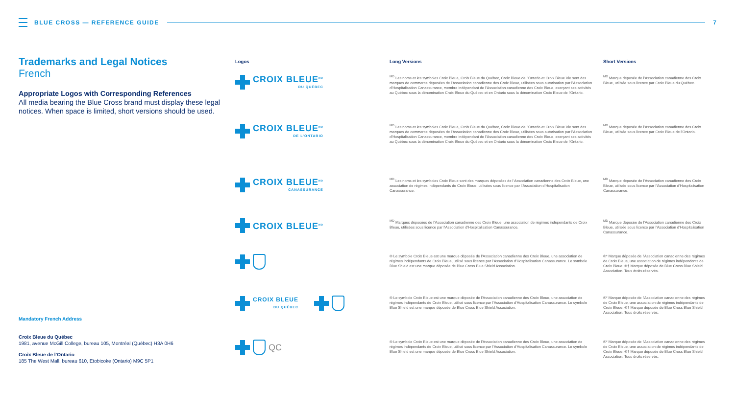BLUE CROSS — REFERENCE GUIDE 7
Trademarks and Legal Notices
French
Appropriate Logos with Corresponding References
All media bearing the Blue Cross brand must display these legal notices. When space is limited, short versions should be used.
Mandatory French Address
Croix Bleue du Québec
1981, avenue McGill College, bureau 105, Montréal (Québec) H3A 0H6
Croix Bleue de l’Ontario
185 The West Mall, bureau 610, Etobicoke (Ontario) M9C 5P1
| Logos | Long Versions | Short Versions |
| --- | --- | --- |
| CROIX BLEUE<sup>MD</sup> DU QUÉBEC | <sup>MD</sup> Les noms et les symboles Croix Bleue, Croix Bleue du Québec, Croix Bleue de l’Ontario et Croix Bleue Vie sont des marques de commerce déposées de l’Association canadienne des Croix Bleue, utilisées sous autorisation par l’Association d’Hospitalisation Canassurance, membre indépendant de l’Association canadienne des Croix Bleue, exerçant ses activités au Québec sous la dénomination Croix Bleue du Québec et en Ontario sous la dénomination Croix Bleue de l’Ontario. | <sup>MD</sup> Marque déposée de l’Association canadienne des Croix Bleue, utilisée sous licence par Croix Bleue du Québec. |
| CROIX BLEUE<sup>MD</sup> DE L’ONTARIO | <sup>MD</sup> Les noms et les symboles Croix Bleue, Croix Bleue du Québec, Croix Bleue de l’Ontario et Croix Bleue Vie sont des marques de commerce déposées de l’Association canadienne des Croix Bleue, utilisées sous autorisation par l’Association d’Hospitalisation Canassurance, membre indépendant de l’Association canadienne des Croix Bleue, exerçant ses activités au Québec sous la dénomination Croix Bleue du Québec et en Ontario sous la dénomination Croix Bleue de l’Ontario. | <sup>MD</sup> Marque déposée de l’Association canadienne des Croix Bleue, utilisée sous licence par Croix Bleue de l’Ontario. |
| CROIX BLEUE<sup>MD</sup> CANASSURANCE | <sup>MD</sup> Les noms et les symboles Croix Bleue sont des marques déposées de l’Association canadienne des Croix Bleue, une association de régimes indépendants de Croix Bleue, utilisées sous licence par l’Association d’Hospitalisation Canassurance. | <sup>MD</sup> Marque déposée de l’Association canadienne des Croix Bleue, utilisée sous licence par l’Association d’Hospitalisation Canassurance. |
| CROIX BLEUE<sup>MD</sup> | <sup>MD</sup> Marques déposées de l’Association canadienne des Croix Bleue, une association de régimes indépendants de Croix Bleue, utilisées sous licence par l’Association d’Hospitalisation Canassurance. | <sup>MD</sup> Marque déposée de l’Association canadienne des Croix Bleue, utilisée sous licence par l’Association d’Hospitalisation Canassurance. |
| | ® Le symbole Croix Bleue est une marque déposée de l’Association canadienne des Croix Bleue, une association de régimes indépendants de Croix Bleue, utilisé sous licence par l’Association d’Hospitalisation Canassurance. Le symbole Blue Shield est une marque déposée de Blue Cross Blue Shield Association. | ®* Marque déposée de l’Association canadienne des régimes de Croix Bleue, une association de régimes indépendants de Croix Bleue. ®† Marque déposée de Blue Cross Blue Shield Association. Tous droits réservés. |
| CROIX BLEUE DU QUÉBEC | ® Le symbole Croix Bleue est une marque déposée de l’Association canadienne des Croix Bleue, une association de régimes indépendants de Croix Bleue, utilisé sous licence par l’Association d’Hospitalisation Canassurance. Le symbole Blue Shield est une marque déposée de Blue Cross Blue Shield Association. | ®* Marque déposée de l’Association canadienne des régimes de Croix Bleue, une association de régimes indépendants de Croix Bleue. ®† Marque déposée de Blue Cross Blue Shield Association. Tous droits réservés. |
| QC | ® Le symbole Croix Bleue est une marque déposée de l’Association canadienne des Croix Bleue, une association de régimes indépendants de Croix Bleue, utilisé sous licence par l’Association d’Hospitalisation Canassurance. Le symbole Blue Shield est une marque déposée de Blue Cross Blue Shield Association. | ®* Marque déposée de l’Association canadienne des régimes de Croix Bleue, une association de régimes indépendants de Croix Bleue. ®† Marque déposée de Blue Cross Blue Shield Association. Tous droits réservés. |